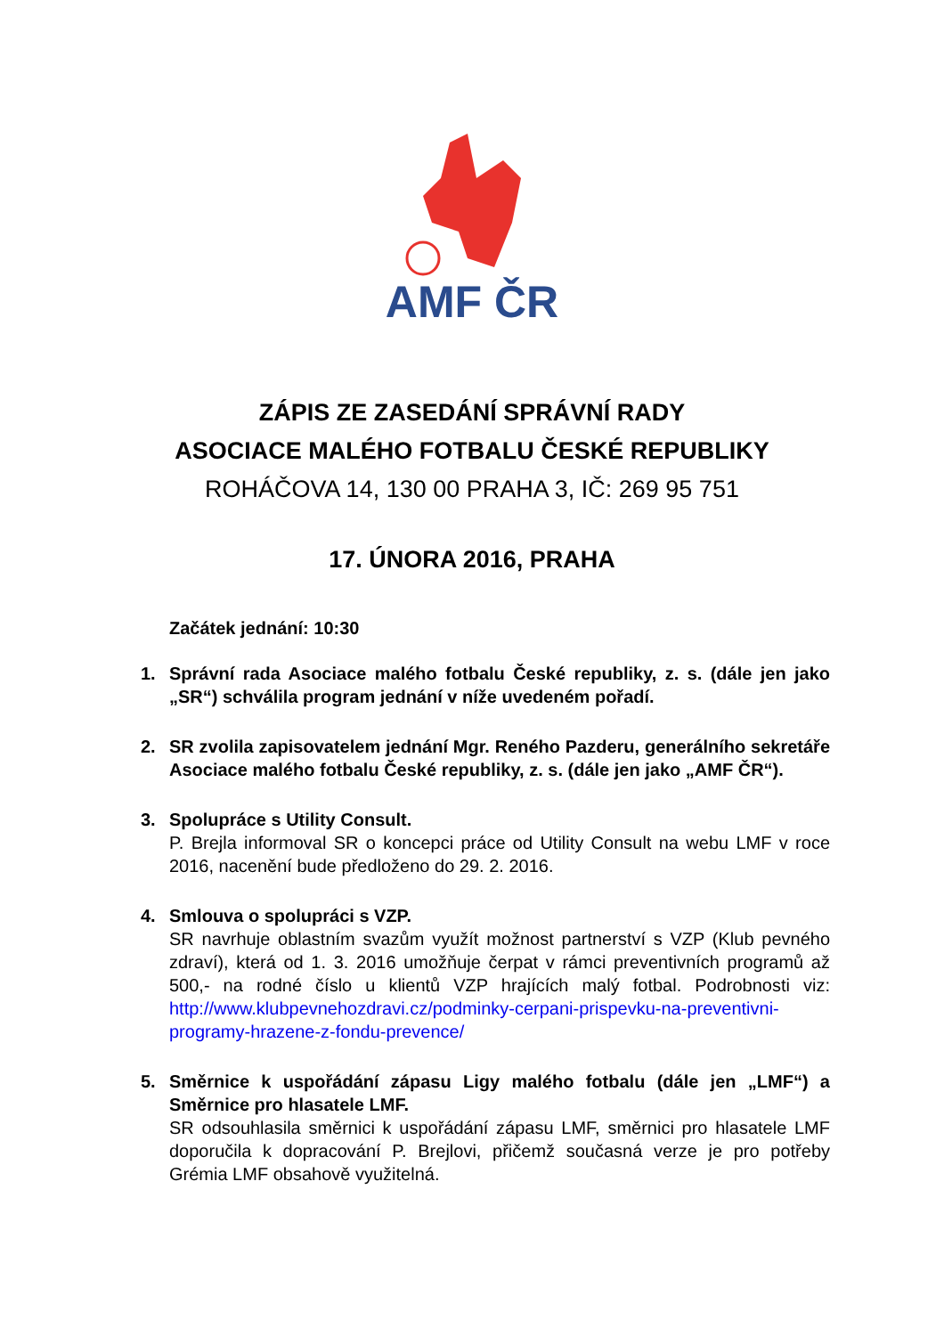AMF ČR
ZÁPIS ZE ZASEDÁNÍ SPRÁVNÍ RADY
ASOCIACE MALÉHO FOTBALU ČESKÉ REPUBLIKY
ROHÁČOVA 14, 130 00 PRAHA 3, IČ: 269 95 751
17. ÚNORA 2016, PRAHA
Začátek jednání: 10:30
1. Správní rada Asociace malého fotbalu České republiky, z. s. (dále jen jako „SR“) schválila program jednání v níže uvedeném pořadí.
2. SR zvolila zapisovatelem jednání Mgr. Reného Pazderu, generálního sekretáře Asociace malého fotbalu České republiky, z. s. (dále jen jako „AMF ČR“).
3. Spolupráce s Utility Consult.
P. Brejla informoval SR o koncepci práce od Utility Consult na webu LMF v roce 2016, nacenění bude předloženo do 29. 2. 2016.
4. Smlouva o spolupráci s VZP.
SR navrhuje oblastním svazům využít možnost partnerství s VZP (Klub pevného zdraví), která od 1. 3. 2016 umožňuje čerpat v rámci preventivních programů až 500,- na rodné číslo u klientů VZP hrajících malý fotbal. Podrobnosti viz: http://www.klubpevnehozdravi.cz/podminky-cerpani-prispevku-na-preventivni-programy-hrazene-z-fondu-prevence/
5. Směrnice k uspořádání zápasu Ligy malého fotbalu (dále jen „LMF“) a Směrnice pro hlasatele LMF.
SR odsouhlasila směrnici k uspořádání zápasu LMF, směrnici pro hlasatele LMF doporučila k dopracování P. Brejlovi, přičemž současná verze je pro potřeby Grémia LMF obsahově využitelná.